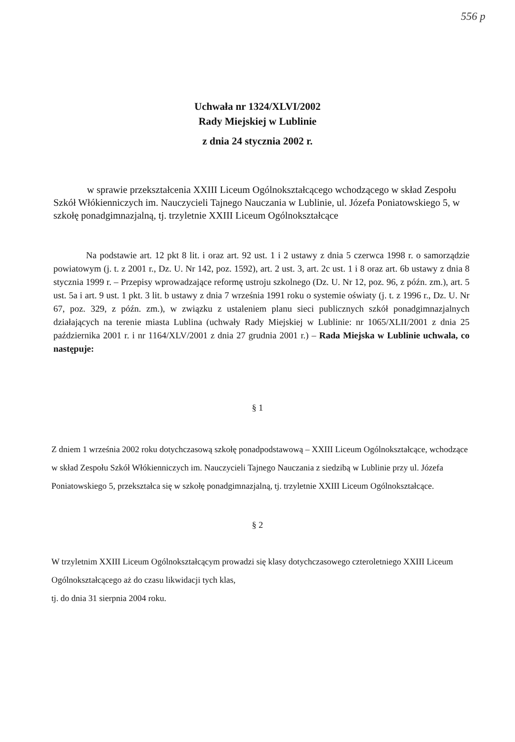556 p
Uchwała nr 1324/XLVI/2002
Rady Miejskiej w Lublinie
z dnia 24 stycznia 2002 r.
w sprawie przekształcenia XXIII Liceum Ogólnokształcącego wchodzącego w skład Zespołu Szkół Włókienniczych im. Nauczycieli Tajnego Nauczania w Lublinie, ul. Józefa Poniatowskiego 5, w szkołę ponadgimnazjalną, tj. trzyletnie XXIII Liceum Ogólnokształcące
Na podstawie art. 12 pkt 8 lit. i oraz art. 92 ust. 1 i 2 ustawy z dnia 5 czerwca 1998 r. o samorządzie powiatowym (j. t. z 2001 r., Dz. U. Nr 142, poz. 1592), art. 2 ust. 3, art. 2c ust. 1 i 8 oraz art. 6b ustawy z dnia 8 stycznia 1999 r. – Przepisy wprowadzające reformę ustroju szkolnego (Dz. U. Nr 12, poz. 96, z późn. zm.), art. 5 ust. 5a i art. 9 ust. 1 pkt. 3 lit. b ustawy z dnia 7 września 1991 roku o systemie oświaty (j. t. z 1996 r., Dz. U. Nr 67, poz. 329, z późn. zm.), w związku z ustaleniem planu sieci publicznych szkół ponadgimnazjalnych działających na terenie miasta Lublina (uchwały Rady Miejskiej w Lublinie: nr 1065/XLII/2001 z dnia 25 października 2001 r. i nr 1164/XLV/2001 z dnia 27 grudnia 2001 r.) – Rada Miejska w Lublinie uchwala, co następuje:
§ 1
Z dniem 1 września 2002 roku dotychczasową szkołę ponadpodstawową – XXIII Liceum Ogólnokształcące, wchodzące w skład Zespołu Szkół Włókienniczych im. Nauczycieli Tajnego Nauczania z siedzibą w Lublinie przy ul. Józefa Poniatowskiego 5, przekształca się w szkołę ponadgimnazjalną, tj. trzyletnie XXIII Liceum Ogólnokształcące.
§ 2
W trzyletnim XXIII Liceum Ogólnokształcącym prowadzi się klasy dotychczasowego czteroletniego XXIII Liceum Ogólnokształcącego aż do czasu likwidacji tych klas,
tj. do dnia 31 sierpnia 2004 roku.